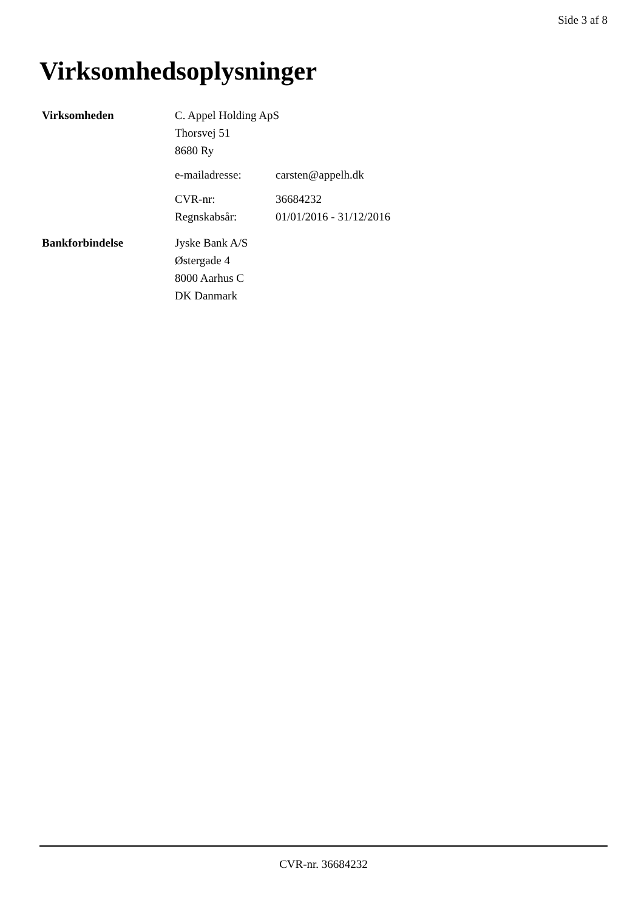Side 3 af 8
Virksomhedsoplysninger
Virksomheden
C. Appel Holding ApS
Thorsvej 51
8680 Ry
e-mailadresse: carsten@appelh.dk
CVR-nr: 36684232
Regnskabsår: 01/01/2016 - 31/12/2016
Bankforbindelse
Jyske Bank A/S
Østergade 4
8000 Aarhus C
DK Danmark
CVR-nr. 36684232